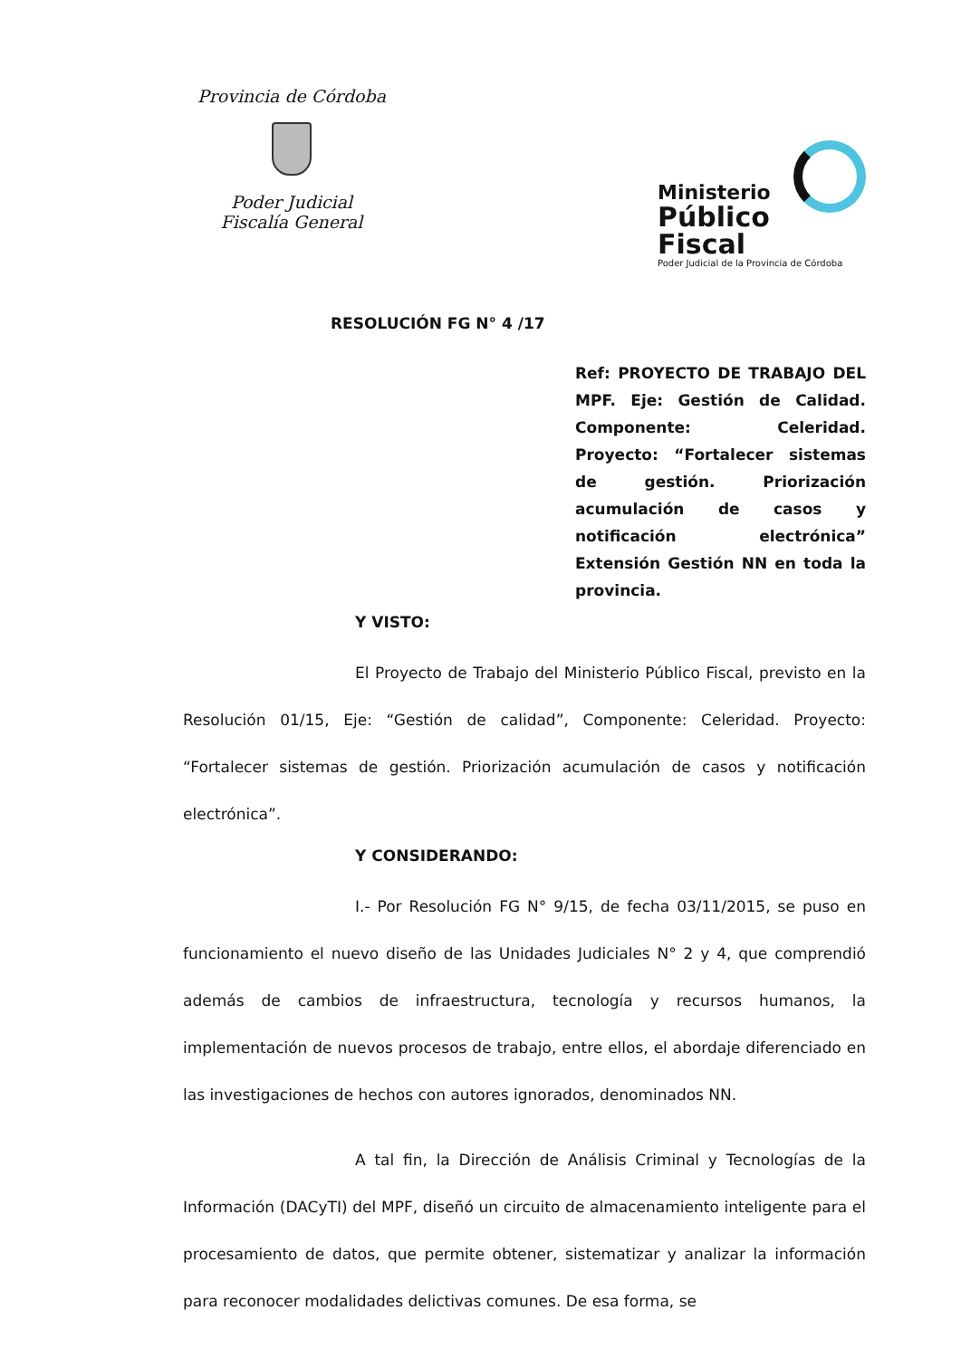Provincia de Córdoba
Poder Judicial
Fiscalía General
Ministerio
Público Fiscal
Poder Judicial de la Provincia de Córdoba
RESOLUCIÓN FG N° 4 /17
Ref: PROYECTO DE TRABAJO DEL MPF. Eje: Gestión de Calidad. Componente: Celeridad. Proyecto: “Fortalecer sistemas de gestión. Priorización acumulación de casos y notificación electrónica” Extensión Gestión NN en toda la provincia.
Y VISTO:
El Proyecto de Trabajo del Ministerio Público Fiscal, previsto en la Resolución 01/15, Eje: “Gestión de calidad”, Componente: Celeridad. Proyecto: “Fortalecer sistemas de gestión. Priorización acumulación de casos y notificación electrónica”.
Y CONSIDERANDO:
I.- Por Resolución FG N° 9/15, de fecha 03/11/2015, se puso en funcionamiento el nuevo diseño de las Unidades Judiciales N° 2 y 4, que comprendió además de cambios de infraestructura, tecnología y recursos humanos, la implementación de nuevos procesos de trabajo, entre ellos, el abordaje diferenciado en las investigaciones de hechos con autores ignorados, denominados NN.
A tal fin, la Dirección de Análisis Criminal y Tecnologías de la Información (DACyTI) del MPF, diseñó un circuito de almacenamiento inteligente para el procesamiento de datos, que permite obtener, sistematizar y analizar la información para reconocer modalidades delictivas comunes. De esa forma, se